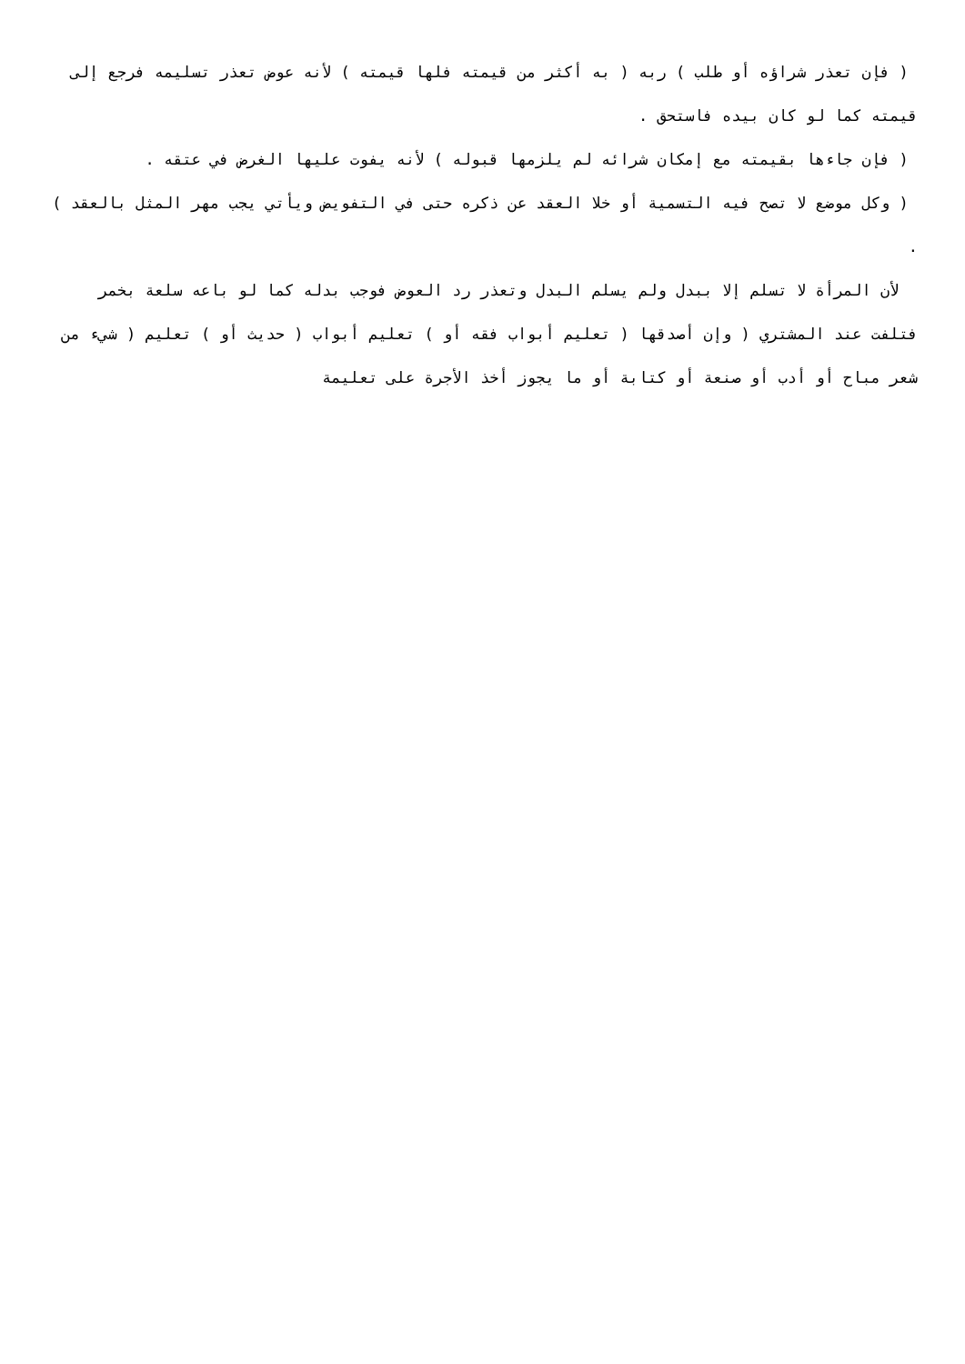( فإن تعذر شراؤه أو طلب ) ربه ( به أكثر من قيمته فلها قيمته ) لأنه عوض تعذر تسليمه فرجع إلى قيمته كما لو كان بيده فاستحق .
( فإن جاءها بقيمته مع إمكان شرائه لم يلزمها قبوله ) لأنه يفوت عليها الغرض في عتقه .
( وكل موضع لا تصح فيه التسمية أو خلا العقد عن ذكره حتى في التفويض ويأتي يجب مهر المثل بالعقد ) .
لأن المرأة لا تسلم إلا ببدل ولم يسلم البدل وتعذر رد العوض فوجب بدله كما لو باعه سلعة بخمر فتلفت عند المشتري ( وإن أصدقها ( تعليم أبواب فقه أو ) تعليم أبواب ( حديث أو ) تعليم ( شيء من شعر مباح أو أدب أو صنعة أو كتابة أو ما يجوز أخذ الأجرة على تعليمة